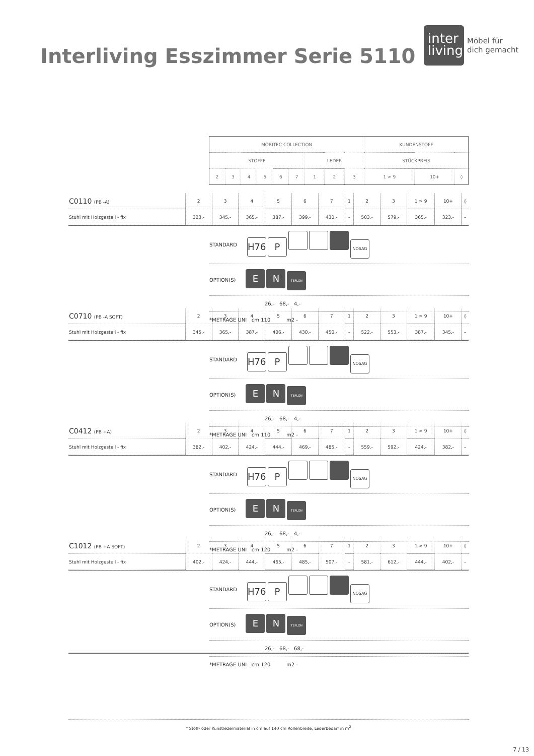Interliving Esszimmer Serie 5110
inter
living
Möbel für
dich gemacht
| MOBITEC COLLECTION | | | | | | | | | KUNDENSTOFF | | |
| STOFFE | | | | | | LEDER | | | STÜCKPREIS | | |
| 2 | 3 | 4 | 5 | 6 | 7 | 1 | 2 | 3 | 1 > 9 | 10+ | ◊ |
| C0110 (PB -A) | 2 | 3 | 4 | 5 | 6 | 7 | 1 | 2 | 3 | 1 > 9 | 10+ | ◊ |
| Stuhl mit Holzgestell - fix | 323,- | 345,- | 365,- | 387,- | 399,- | 430,- | – | 503,- | 579,- | 365,- | 323,- | – |
STANDARD H76 P NOSAG
OPTION(S) E N TEFLON
26,- 68,- 4,-
*METRAGE UNI cm 110 m2 -
| C0710 (PB -A SOFT) | 2 | 3 | 4 | 5 | 6 | 7 | 1 | 2 | 3 | 1 > 9 | 10+ | ◊ |
| Stuhl mit Holzgestell - fix | 345,- | 365,- | 387,- | 406,- | 430,- | 450,- | – | 522,- | 553,- | 387,- | 345,- | – |
STANDARD H76 P NOSAG
OPTION(S) E N TEFLON
26,- 68,- 4,-
*METRAGE UNI cm 110 m2 -
| C0412 (PB +A) | 2 | 3 | 4 | 5 | 6 | 7 | 1 | 2 | 3 | 1 > 9 | 10+ | ◊ |
| Stuhl mit Holzgestell - fix | 382,- | 402,- | 424,- | 444,- | 469,- | 485,- | – | 559,- | 592,- | 424,- | 382,- | – |
STANDARD H76 P NOSAG
OPTION(S) E N TEFLON
26,- 68,- 4,-
*METRAGE UNI cm 120 m2 -
| C1012 (PB +A SOFT) | 2 | 3 | 4 | 5 | 6 | 7 | 1 | 2 | 3 | 1 > 9 | 10+ | ◊ |
| Stuhl mit Holzgestell - fix | 402,- | 424,- | 444,- | 465,- | 485,- | 507,- | – | 581,- | 612,- | 444,- | 402,- | – |
STANDARD H76 P NOSAG
OPTION(S) E N TEFLON
26,- 68,- 68,-
*METRAGE UNI cm 120 m2 -
* Stoff- oder Kunstledermaterial in cm auf 140 cm Rollenbreite, Lederbedarf in m<sup>2</sup>
7 / 13